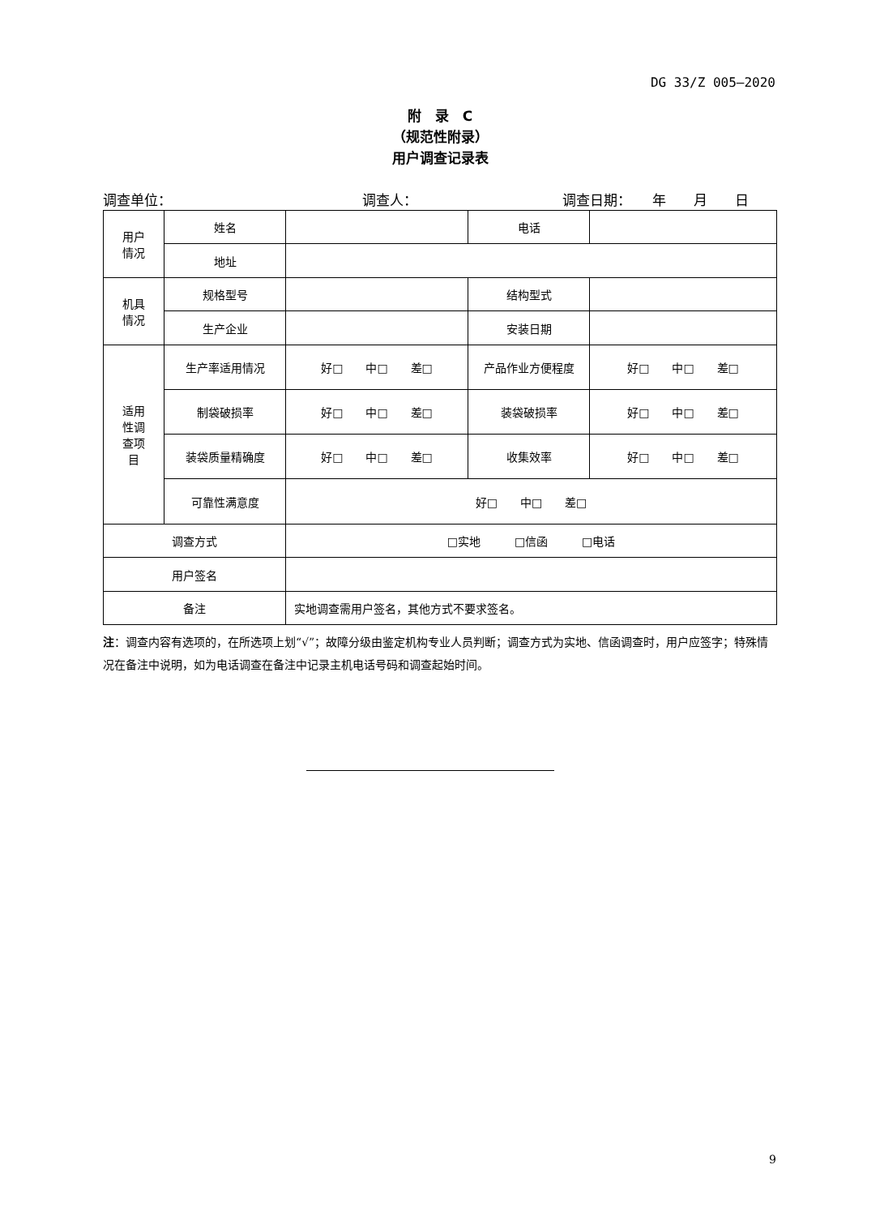DG 33/Z 005—2020
附　录　C
（规范性附录）
用户调查记录表
调查单位： 调查人： 调查日期：　　年　　月　　日
| 用户 情况 | 姓名 | | 电话 | |
| | 地址 | | | |
| 机具 情况 | 规格型号 | | 结构型式 | |
| | 生产企业 | | 安装日期 | |
| 适用 性调 查项 目 | 生产率适用情况 | 好□ 中□ 差□ | 产品作业方便程度 | 好□ 中□ 差□ |
| | 制袋破损率 | 好□ 中□ 差□ | 装袋破损率 | 好□ 中□ 差□ |
| | 装袋质量精确度 | 好□ 中□ 差□ | 收集效率 | 好□ 中□ 差□ |
| | 可靠性满意度 | 好□ 中□ 差□ | | |
| 调查方式 | | □实地 □信函 □电话 | | |
| 用户签名 | | | | |
| 备注 | | 实地调查需用户签名，其他方式不要求签名。 | | |
注：调查内容有选项的，在所选项上划“√”；故障分级由鉴定机构专业人员判断；调查方式为实地、信函调查时，用户应签字；特殊情况在备注中说明，如为电话调查在备注中记录主机电话号码和调查起始时间。
9